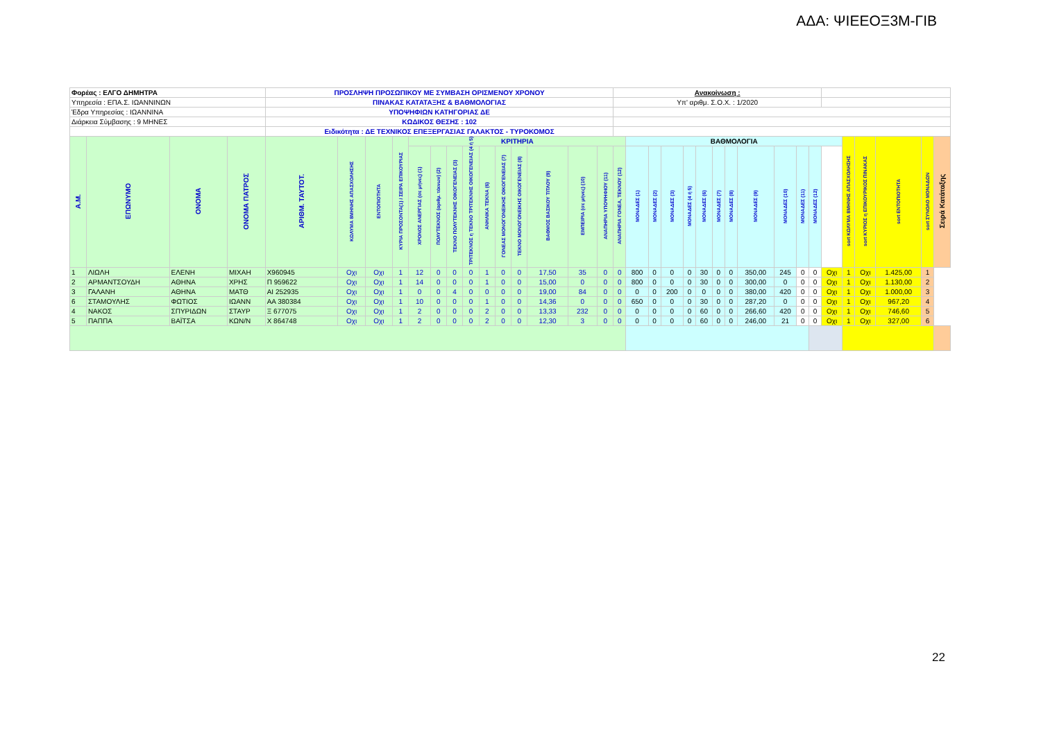ΑΔΑ: ΨΙΕΕΟΞ3Μ-ΓΙΒ
| Φορέας : ΕΛΓΟ ΔΗΜΗΤΡΑ | | | | ΠΡΟΣΛΗΨΗ ΠΡΟΣΩΠΙΚΟΥ ΜΕ ΣΥΜΒΑΣΗ ΟΡΙΣΜΕΝΟΥ ΧΡΟΝΟΥ | | | | | | | | | | | | | | Ανακοίνωση : | | | | | | | | | | | | | | | | | |
| Υπηρεσία : ΕΠΑ.Σ. ΙΩΑΝΝΙΝΩΝ | | | | ΠΙΝΑΚΑΣ ΚΑΤΑΤΑΞΗΣ & ΒΑΘΜΟΛΟΓΙΑΣ | | | | | | | | | | | | | | Υπ' αριθμ. Σ.Ο.Χ. : 1/2020 | | | | | | | | | | | | | | | | | |
| Έδρα Υπηρεσίας : ΙΩΑΝΝΙΝΑ | | | | ΥΠΟΨΗΦΙΩΝ ΚΑΤΗΓΟΡΙΑΣ ΔΕ | | | | | | | | | | | | | | | | | | | | | | | | | | | | | | | |
| Διάρκεια Σύμβασης : 9 ΜΗΝΕΣ | | | | ΚΩΔΙΚΟΣ ΘΕΣΗΣ : 102 | | | | | | | | | | | | | | | | | | | | | | | | | | | | | | | |
| | | | | Ειδικότητα : ΔΕ ΤΕΧΝΙΚΟΣ ΕΠΕΞΕΡΓΑΣΙΑΣ ΓΑΛΑΚΤΟΣ - ΤΥΡΟΚΟΜΟΣ | | | | | | | | | | | | | | | | | | | | | | | | | | | | | | | |
| Α.Μ. | ΕΠΩΝΥΜΟ | ΟΝΟΜΑ | ΟΝΟΜΑ ΠΑΤΡΟΣ | ΑΡΙΘΜ. ΤΑΥΤΟΤ. | ΚΩΛΥΜΑ 8ΜΗΝΗΣ ΑΠΑΣΧΟΛΗΣΗΣ | ΕΝΤΟΠΙΟΤΗΤΑ | ΚΥΡΙΑ ΠΡΟΣΟΝΤΑ(1) / ΣΕΙΡΑ ΕΠΙΚΟΥΡΙΑΣ | ΚΡΙΤΗΡΙΑ | | | | | | | | | | | ΒΑΘΜΟΛΟΓΙΑ | | | | | | | | | | | | sort ΚΩΛΥΜΑ 8ΜΗΝΗΣ ΑΠΑΣΧΟΛΗΣΗΣ | sort ΚΥΡΙΟΣ η ΕΠΙΚΟΥΡΙΚΟΣ ΠΙΝΑΚΑΣ | sort ΕΝΤΟΠΙΟΤΗΤΑ | sort ΣΥΝΟΛΟ ΜΟΝΑΔΩΝ | Σειρά Κατάταξης |
| | | | | | | | | ΧΡΟΝΟΣ ΑΝΕΡΓΙΑΣ (σε μήνες) (1) | ΠΟΛΥΤΕΚΝΟΣ (αριθμ. τέκνων) (2) | ΤΕΚΝΟ ΠΟΛΥΤΕΚΝΗΣ ΟΙΚΟΓΕΝΕΙΑΣ (3) | ΤΡΙΤΕΚΝΟΣ η ΤΕΚΝΟ ΤΡΙΤΕΚΝΗΣ ΟΙΚΟΓΕΝΕΙΑΣ (4 ή 5) | ΑΝΗΛΙΚΑ ΤΕΚΝΑ (6) | ΓΟΝΕΑΣ ΜΟΝΟΓΟΝΕΙΚΗΣ ΟΙΚΟΓΕΝΕΙΑΣ (7) | ΤΕΚΝΟ ΜΟΝΟΓΟΝΕΙΚΗΣ ΟΙΚΟΓΕΝΕΙΑΣ (8) | ΒΑΘΜΟΣ ΒΑΣΙΚΟΥ ΤΙΤΛΟΥ (9) | ΕΜΠΕΙΡΙΑ (σε μήνες) (10) | ΑΝΑΠΗΡΙΑ ΥΠΟΨΗΦΙΟΥ (11) | ΑΝΑΠΗΡΙΑ ΓΟΝΕΑ, ΤΕΚΝΟΥ (12) | ΜΟΝΑΔΕΣ (1) | ΜΟΝΑΔΕΣ (2) | ΜΟΝΑΔΕΣ (3) | ΜΟΝΑΔΕΣ (4 ή 5) | ΜΟΝΑΔΕΣ (6) | ΜΟΝΑΔΕΣ (7) | ΜΟΝΑΔΕΣ (8) | ΜΟΝΑΔΕΣ (9) | ΜΟΝΑΔΕΣ (10) | ΜΟΝΑΔΕΣ (11) | ΜΟΝΑΔΕΣ (12) | | | | | | |
| 1 | ΛΙΩΛΗ | ΕΛΕΝΗ | ΜΙΧΑΗ | Χ960945 | Οχι | Οχι | 1 | 12 | 0 | 0 | 0 | 1 | 0 | 0 | 17,50 | 35 | 0 | 0 | 800 | 0 | 0 | 0 | 30 | 0 | 0 | 350,00 | 245 | 0 | 0 | Οχι | 1 | Οχι | 1.425,00 | 1 | |
| 2 | ΑΡΜΑΝΤΣΟΥΔΗ | ΑΘΗΝΑ | ΧΡΗΣ | Π 959622 | Οχι | Οχι | 1 | 14 | 0 | 0 | 0 | 1 | 0 | 0 | 15,00 | 0 | 0 | 0 | 800 | 0 | 0 | 0 | 30 | 0 | 0 | 300,00 | 0 | 0 | 0 | Οχι | 1 | Οχι | 1.130,00 | 2 | |
| 3 | ΓΑΛΑΝΗ | ΑΘΗΝΑ | ΜΑΤΘ | ΑΙ 252935 | Οχι | Οχι | 1 | 0 | 0 | 4 | 0 | 0 | 0 | 0 | 19,00 | 84 | 0 | 0 | 0 | 0 | 200 | 0 | 0 | 0 | 0 | 380,00 | 420 | 0 | 0 | Οχι | 1 | Οχι | 1.000,00 | 3 | |
| 6 | ΣΤΑΜΟΥΛΗΣ | ΦΩΤΙΟΣ | ΙΩΑΝΝ | ΑΑ 380384 | Οχι | Οχι | 1 | 10 | 0 | 0 | 0 | 1 | 0 | 0 | 14,36 | 0 | 0 | 0 | 650 | 0 | 0 | 0 | 30 | 0 | 0 | 287,20 | 0 | 0 | 0 | Οχι | 1 | Οχι | 967,20 | 4 | |
| 4 | ΝΑΚΟΣ | ΣΠΥΡΙΔΩΝ | ΣΤΑΥΡ | Ξ 677075 | Οχι | Οχι | 1 | 2 | 0 | 0 | 0 | 2 | 0 | 0 | 13,33 | 232 | 0 | 0 | 0 | 0 | 0 | 0 | 60 | 0 | 0 | 266,60 | 420 | 0 | 0 | Οχι | 1 | Οχι | 746,60 | 5 | |
| 5 | ΠΑΠΠΑ | ΒΑΪΤΣΑ | ΚΩΝ/Ν | Χ 864748 | Οχι | Οχι | 1 | 2 | 0 | 0 | 0 | 2 | 0 | 0 | 12,30 | 3 | 0 | 0 | 0 | 0 | 0 | 0 | 60 | 0 | 0 | 246,00 | 21 | 0 | 0 | Οχι | 1 | Οχι | 327,00 | 6 | |
22